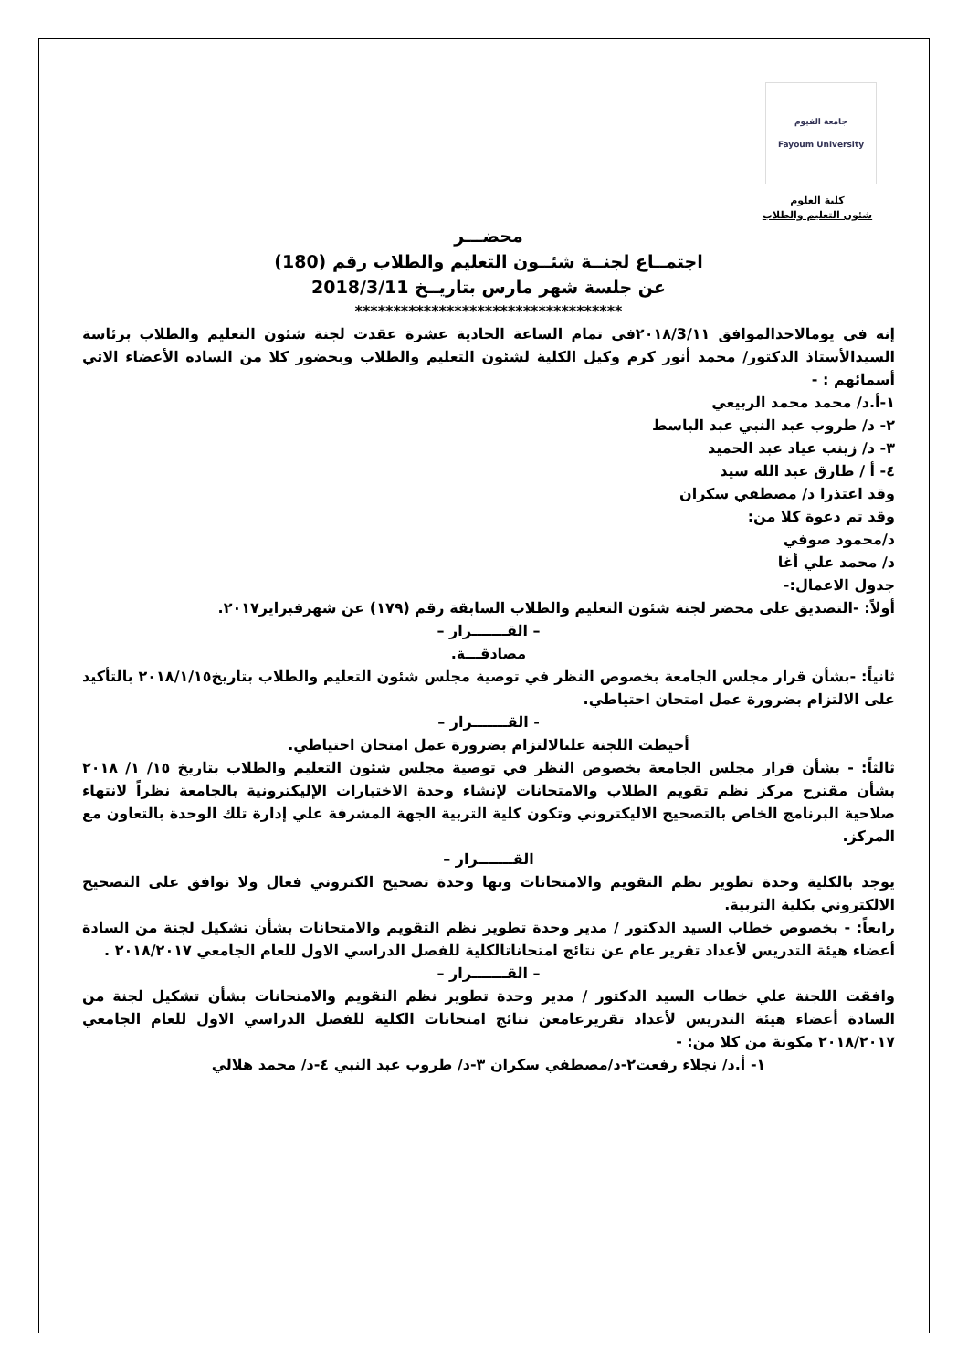جامعة الفيوم
Fayoum University
كلية العلوم
شئون التعليم والطلاب
محضـــر
اجتمــاع لجنــة شئــون التعليم والطلاب رقم (180)
عن جلسة شهر مارس بتاريــخ 2018/3/11
***********************************
إنه في يومالاحدالموافق ٢٠١٨/3/١١في تمام الساعة الحادية عشرة عقدت لجنة شئون التعليم والطلاب برئاسة السيدالأستاذ الدكتور/ محمد أنور كرم وكيل الكلية لشئون التعليم والطلاب وبحضور كلا من الساده الأعضاء الاتي أسمائهم : -
١-أ.د/ محمد محمد الربيعي
٢- د/ طروب عبد النبي عبد الباسط
٣- د/ زينب عياد عبد الحميد
٤- أ / طارق عبد الله سيد
وقد اعتذرا د/ مصطفي سكران
وقد تم دعوة كلا من:
د/محمود صوفي
د/ محمد علي أغا
جدول الاعمال:-
أولاً: -التصديق على محضر لجنة شئون التعليم والطلاب السابقة رقم (١٧٩) عن شهرفبراير٢٠١٧.
– القـــــــرار –
مصادقـــة.
ثانياً: -بشأن قرار مجلس الجامعة بخصوص النظر في توصية مجلس شئون التعليم والطلاب بتاريخ٢٠١٨/١/١٥ بالتأكيد على الالتزام بضرورة عمل امتحان احتياطي.
- القـــــــرار –
أحيطت اللجنة علىالالتزام بضرورة عمل امتحان احتياطي.
ثالثاً: - بشأن قرار مجلس الجامعة بخصوص النظر في توصية مجلس شئون التعليم والطلاب بتاريخ ١٥/ ١/ ٢٠١٨ بشأن مقترح مركز نظم تقويم الطلاب والامتحانات لإنشاء وحدة الاختبارات الإليكترونية بالجامعة نظراً لانتهاء صلاحية البرنامج الخاص بالتصحيح الاليكتروني وتكون كلية التربية الجهة المشرفة علي إدارة تلك الوحدة بالتعاون مع المركز.
القـــــــرار –
يوجد بالكلية وحدة تطوير نظم التقويم والامتحانات وبها وحدة تصحيح الكتروني فعال ولا نوافق على التصحيح الالكتروني بكلية التربية.
رابعاً: - بخصوص خطاب السيد الدكتور / مدير وحدة تطوير نظم التقويم والامتحانات بشأن تشكيل لجنة من السادة أعضاء هيئة التدريس لأعداد تقرير عام عن نتائج امتحاناتالكلية للفصل الدراسي الاول للعام الجامعي ٢٠١٨/٢٠١٧ .
– القـــــــرار –
وافقت اللجنة علي خطاب السيد الدكتور / مدير وحدة تطوير نظم التقويم والامتحانات بشأن تشكيل لجنة من السادة أعضاء هيئة التدريس لأعداد تقريرعامعن نتائج امتحانات الكلية للفصل الدراسي الاول للعام الجامعي ٢٠١٨/٢٠١٧ مكونة من كلا من: -
١- أ.د/ نجلاء رفعت٢-د/مصطفي سكران ٣-د/ طروب عبد النبي ٤-د/ محمد هلالي